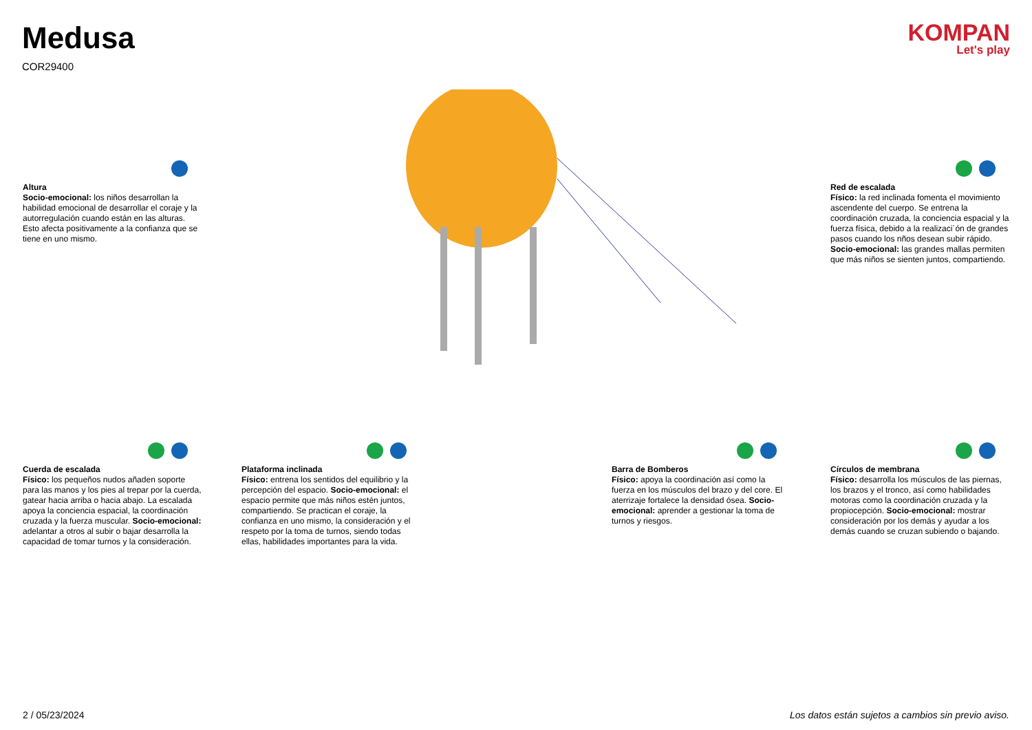Medusa
COR29400
KOMPAN
Let's play
Altura
Socio-emocional: los niños desarrollan la habilidad emocional de desarrollar el coraje y la autorregulación cuando están en las alturas. Esto afecta positivamente a la confianza que se tiene en uno mismo.
Red de escalada
Físico: la red inclinada fomenta el movimiento ascendente del cuerpo. Se entrena la coordinación cruzada, la conciencia espacial y la fuerza física, debido a la realizaci´ón de grandes pasos cuando los nños desean subir rápido. Socio-emocional: las grandes mallas permiten que más niños se sienten juntos, compartiendo.
Cuerda de escalada
Físico: los pequeños nudos añaden soporte para las manos y los pies al trepar por la cuerda, gatear hacia arriba o hacia abajo. La escalada apoya la conciencia espacial, la coordinación cruzada y la fuerza muscular. Socio-emocional: adelantar a otros al subir o bajar desarrolla la capacidad de tomar turnos y la consideración.
Plataforma inclinada
Físico: entrena los sentidos del equilibrio y la percepción del espacio. Socio-emocional: el espacio permite que más niños estén juntos, compartiendo. Se practican el coraje, la confianza en uno mismo, la consideración y el respeto por la toma de turnos, siendo todas ellas, habilidades importantes para la vida.
Barra de Bomberos
Físico: apoya la coordinación así como la fuerza en los músculos del brazo y del core. El aterrizaje fortalece la densidad ósea. Socio-emocional: aprender a gestionar la toma de turnos y riesgos.
Círculos de membrana
Físico: desarrolla los músculos de las piernas, los brazos y el tronco, así como habilidades motoras como la coordinación cruzada y la propiocepción. Socio-emocional: mostrar consideración por los demás y ayudar a los demás cuando se cruzan subiendo o bajando.
2 / 05/23/2024 Los datos están sujetos a cambios sin previo aviso.